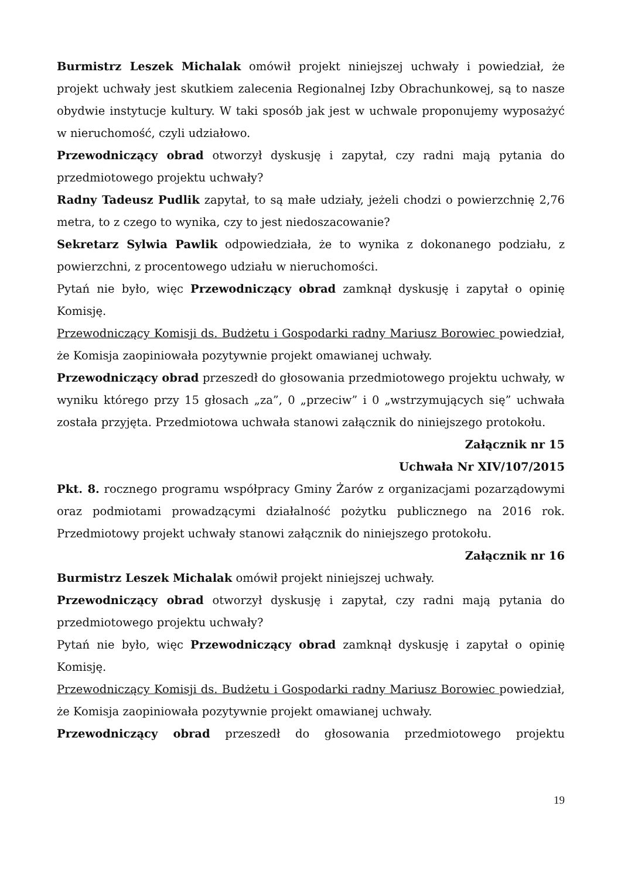Burmistrz Leszek Michalak omówił projekt niniejszej uchwały i powiedział, że projekt uchwały jest skutkiem zalecenia Regionalnej Izby Obrachunkowej, są to nasze obydwie instytucje kultury. W taki sposób jak jest w uchwale proponujemy wyposażyć w nieruchomość, czyli udziałowo.
Przewodniczący obrad otworzył dyskusję i zapytał, czy radni mają pytania do przedmiotowego projektu uchwały?
Radny Tadeusz Pudlik zapytał, to są małe udziały, jeżeli chodzi o powierzchnię 2,76 metra, to z czego to wynika, czy to jest niedoszacowanie?
Sekretarz Sylwia Pawlik odpowiedziała, że to wynika z dokonanego podziału, z powierzchni, z procentowego udziału w nieruchomości.
Pytań nie było, więc Przewodniczący obrad zamknął dyskusję i zapytał o opinię Komisję.
Przewodniczący Komisji ds. Budżetu i Gospodarki radny Mariusz Borowiec powiedział, że Komisja zaopiniowała pozytywnie projekt omawianej uchwały.
Przewodniczący obrad przeszedł do głosowania przedmiotowego projektu uchwały, w wyniku którego przy 15 głosach „za”, 0 „przeciw” i 0 „wstrzymujących się” uchwała została przyjęta. Przedmiotowa uchwała stanowi załącznik do niniejszego protokołu.
Załącznik nr 15
Uchwała Nr XIV/107/2015
Pkt. 8. rocznego programu współpracy Gminy Żarów z organizacjami pozarządowymi oraz podmiotami prowadzącymi działalność pożytku publicznego na 2016 rok. Przedmiotowy projekt uchwały stanowi załącznik do niniejszego protokołu.
Załącznik nr 16
Burmistrz Leszek Michalak omówił projekt niniejszej uchwały.
Przewodniczący obrad otworzył dyskusję i zapytał, czy radni mają pytania do przedmiotowego projektu uchwały?
Pytań nie było, więc Przewodniczący obrad zamknął dyskusję i zapytał o opinię Komisję.
Przewodniczący Komisji ds. Budżetu i Gospodarki radny Mariusz Borowiec powiedział, że Komisja zaopiniowała pozytywnie projekt omawianej uchwały.
Przewodniczący obrad przeszedł do głosowania przedmiotowego projektu
19